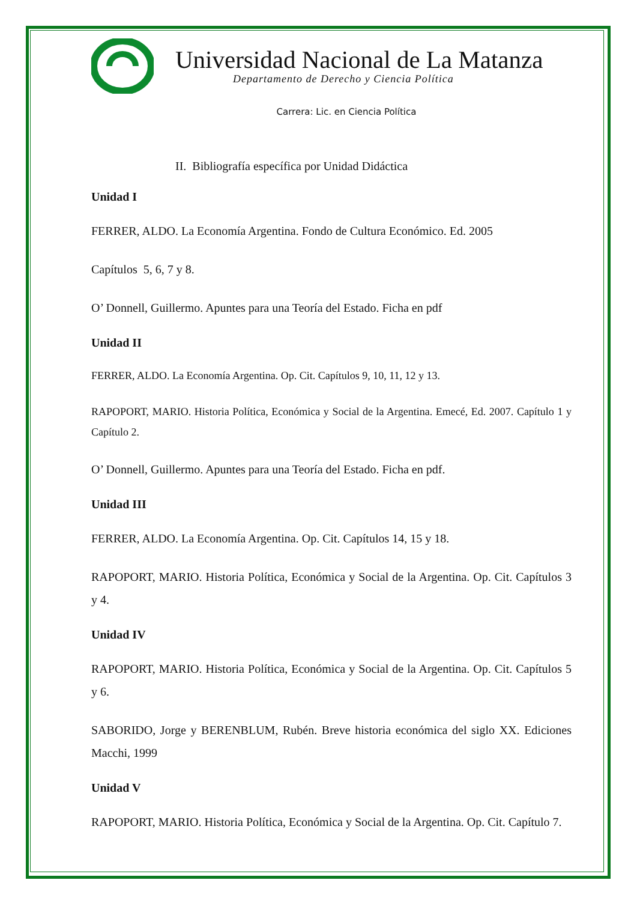Universidad Nacional de La Matanza
Departamento de Derecho y Ciencia Política
Carrera: Lic. en Ciencia Política
II. Bibliografía específica por Unidad Didáctica
Unidad I
FERRER, ALDO. La Economía Argentina. Fondo de Cultura Económico. Ed. 2005
Capítulos 5, 6, 7 y 8.
O’ Donnell, Guillermo. Apuntes para una Teoría del Estado. Ficha en pdf
Unidad II
FERRER, ALDO. La Economía Argentina. Op. Cit. Capítulos 9, 10, 11, 12 y 13.
RAPOPORT, MARIO. Historia Política, Económica y Social de la Argentina. Emecé, Ed. 2007. Capítulo 1 y Capítulo 2.
O’ Donnell, Guillermo. Apuntes para una Teoría del Estado. Ficha en pdf.
Unidad III
FERRER, ALDO. La Economía Argentina. Op. Cit. Capítulos 14, 15 y 18.
RAPOPORT, MARIO. Historia Política, Económica y Social de la Argentina. Op. Cit. Capítulos 3 y 4.
Unidad IV
RAPOPORT, MARIO. Historia Política, Económica y Social de la Argentina. Op. Cit. Capítulos 5 y 6.
SABORIDO, Jorge y BERENBLUM, Rubén. Breve historia económica del siglo XX. Ediciones Macchi, 1999
Unidad V
RAPOPORT, MARIO. Historia Política, Económica y Social de la Argentina. Op. Cit. Capítulo 7.